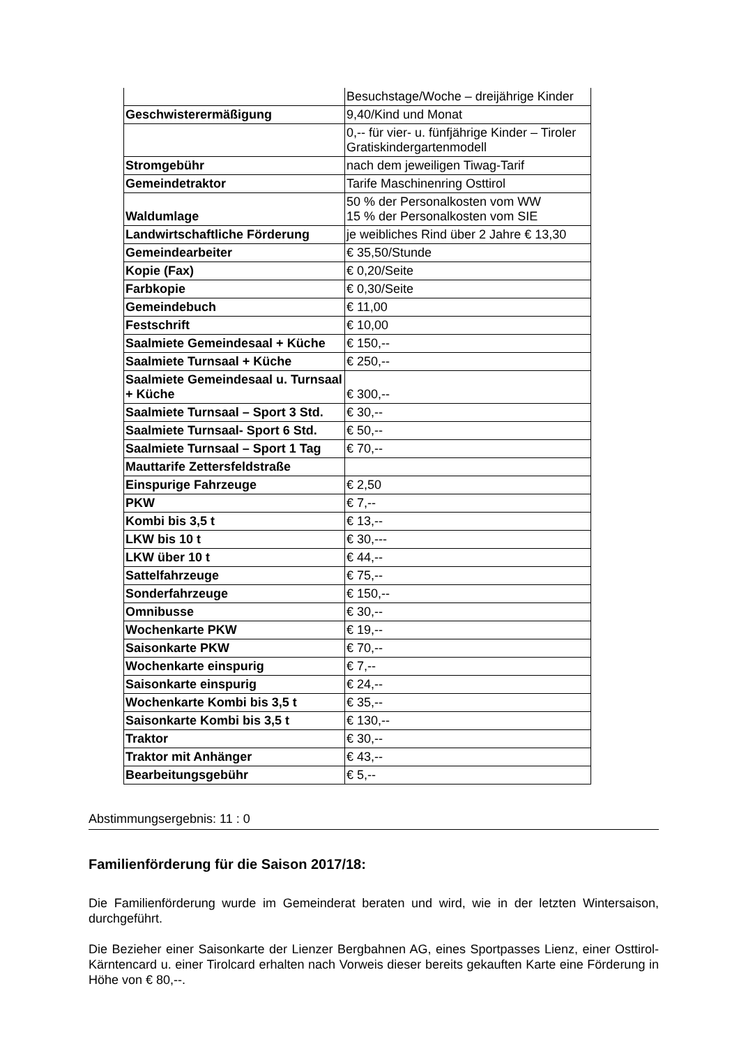| | Besuchstage/Woche – dreijährige Kinder |
| Geschwisterermäßigung | 9,40/Kind und Monat |
| | 0,-- für vier- u. fünfjährige Kinder – Tiroler Gratiskindergartenmodell |
| Stromgebühr | nach dem jeweiligen Tiwag-Tarif |
| Gemeindetraktor | Tarife Maschinenring Osttirol |
| Waldumlage | 50 % der Personalkosten vom WW 15 % der Personalkosten vom SIE |
| Landwirtschaftliche Förderung | je weibliches Rind über 2 Jahre € 13,30 |
| Gemeindearbeiter | € 35,50/Stunde |
| Kopie (Fax) | € 0,20/Seite |
| Farbkopie | € 0,30/Seite |
| Gemeindebuch | € 11,00 |
| Festschrift | € 10,00 |
| Saalmiete Gemeindesaal + Küche | € 150,-- |
| Saalmiete Turnsaal + Küche | € 250,-- |
| Saalmiete Gemeindesaal u. Turnsaal + Küche | € 300,-- |
| Saalmiete Turnsaal – Sport 3 Std. | € 30,-- |
| Saalmiete Turnsaal- Sport 6 Std. | € 50,-- |
| Saalmiete Turnsaal – Sport 1 Tag | € 70,-- |
| Mauttarife Zettersfeldstraße | |
| Einspurige Fahrzeuge | € 2,50 |
| PKW | € 7,-- |
| Kombi bis 3,5 t | € 13,-- |
| LKW bis 10 t | € 30,--- |
| LKW über 10 t | € 44,-- |
| Sattelfahrzeuge | € 75,-- |
| Sonderfahrzeuge | € 150,-- |
| Omnibusse | € 30,-- |
| Wochenkarte PKW | € 19,-- |
| Saisonkarte PKW | € 70,-- |
| Wochenkarte einspurig | € 7,-- |
| Saisonkarte einspurig | € 24,-- |
| Wochenkarte Kombi bis 3,5 t | € 35,-- |
| Saisonkarte Kombi bis 3,5 t | € 130,-- |
| Traktor | € 30,-- |
| Traktor mit Anhänger | € 43,-- |
| Bearbeitungsgebühr | € 5,-- |
Abstimmungsergebnis: 11 : 0
Familienförderung für die Saison 2017/18:
Die Familienförderung wurde im Gemeinderat beraten und wird, wie in der letzten Wintersaison, durchgeführt.
Die Bezieher einer Saisonkarte der Lienzer Bergbahnen AG, eines Sportpasses Lienz, einer Osttirol-Kärntencard u. einer Tirolcard erhalten nach Vorweis dieser bereits gekauften Karte eine Förderung in Höhe von € 80,--.